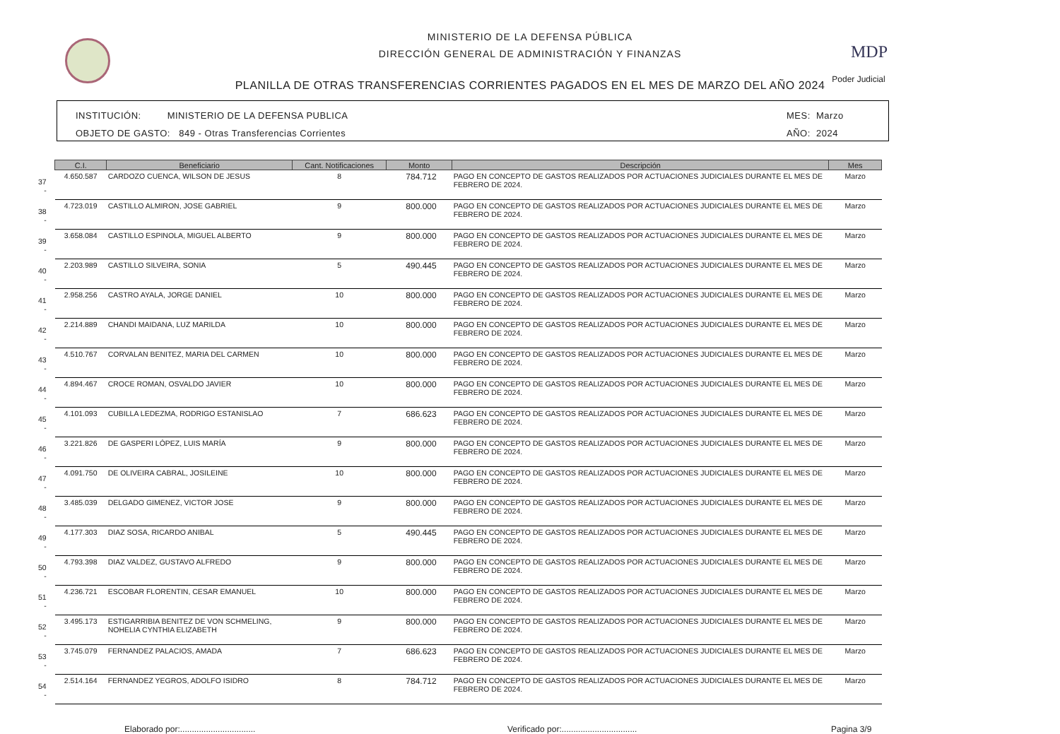MINISTERIO DE LA DEFENSA PÚBLICA
DIRECCIÓN GENERAL DE ADMINISTRACIÓN Y FINANZAS
PLANILLA DE OTRAS TRANSFERENCIAS CORRIENTES PAGADOS EN EL MES DE MARZO DEL AÑO 2024
MDP
Poder Judicial
INSTITUCIÓN: MINISTERIO DE LA DEFENSA PUBLICA
OBJETO DE GASTO: 849 - Otras Transferencias Corrientes
MES: Marzo
AÑO: 2024
| | C.I. | Beneficiario | Cant. Notificaciones | Monto | Descripción | Mes |
| --- | --- | --- | --- | --- | --- | --- |
| 37 - | 4.650.587 | CARDOZO CUENCA, WILSON DE JESUS | 8 | 784.712 | PAGO EN CONCEPTO DE GASTOS REALIZADOS POR ACTUACIONES JUDICIALES DURANTE EL MES DE FEBRERO DE 2024. | Marzo |
| 38 - | 4.723.019 | CASTILLO ALMIRON, JOSE GABRIEL | 9 | 800.000 | PAGO EN CONCEPTO DE GASTOS REALIZADOS POR ACTUACIONES JUDICIALES DURANTE EL MES DE FEBRERO DE 2024. | Marzo |
| 39 - | 3.658.084 | CASTILLO ESPINOLA, MIGUEL ALBERTO | 9 | 800.000 | PAGO EN CONCEPTO DE GASTOS REALIZADOS POR ACTUACIONES JUDICIALES DURANTE EL MES DE FEBRERO DE 2024. | Marzo |
| 40 - | 2.203.989 | CASTILLO SILVEIRA, SONIA | 5 | 490.445 | PAGO EN CONCEPTO DE GASTOS REALIZADOS POR ACTUACIONES JUDICIALES DURANTE EL MES DE FEBRERO DE 2024. | Marzo |
| 41 - | 2.958.256 | CASTRO AYALA, JORGE DANIEL | 10 | 800.000 | PAGO EN CONCEPTO DE GASTOS REALIZADOS POR ACTUACIONES JUDICIALES DURANTE EL MES DE FEBRERO DE 2024. | Marzo |
| 42 - | 2.214.889 | CHANDI MAIDANA, LUZ MARILDA | 10 | 800.000 | PAGO EN CONCEPTO DE GASTOS REALIZADOS POR ACTUACIONES JUDICIALES DURANTE EL MES DE FEBRERO DE 2024. | Marzo |
| 43 - | 4.510.767 | CORVALAN BENITEZ, MARIA DEL CARMEN | 10 | 800.000 | PAGO EN CONCEPTO DE GASTOS REALIZADOS POR ACTUACIONES JUDICIALES DURANTE EL MES DE FEBRERO DE 2024. | Marzo |
| 44 - | 4.894.467 | CROCE ROMAN, OSVALDO JAVIER | 10 | 800.000 | PAGO EN CONCEPTO DE GASTOS REALIZADOS POR ACTUACIONES JUDICIALES DURANTE EL MES DE FEBRERO DE 2024. | Marzo |
| 45 - | 4.101.093 | CUBILLA LEDEZMA, RODRIGO ESTANISLAO | 7 | 686.623 | PAGO EN CONCEPTO DE GASTOS REALIZADOS POR ACTUACIONES JUDICIALES DURANTE EL MES DE FEBRERO DE 2024. | Marzo |
| 46 - | 3.221.826 | DE GASPERI LÓPEZ, LUIS MARÍA | 9 | 800.000 | PAGO EN CONCEPTO DE GASTOS REALIZADOS POR ACTUACIONES JUDICIALES DURANTE EL MES DE FEBRERO DE 2024. | Marzo |
| 47 - | 4.091.750 | DE OLIVEIRA CABRAL, JOSILEINE | 10 | 800.000 | PAGO EN CONCEPTO DE GASTOS REALIZADOS POR ACTUACIONES JUDICIALES DURANTE EL MES DE FEBRERO DE 2024. | Marzo |
| 48 - | 3.485.039 | DELGADO GIMENEZ, VICTOR JOSE | 9 | 800.000 | PAGO EN CONCEPTO DE GASTOS REALIZADOS POR ACTUACIONES JUDICIALES DURANTE EL MES DE FEBRERO DE 2024. | Marzo |
| 49 - | 4.177.303 | DIAZ SOSA, RICARDO ANIBAL | 5 | 490.445 | PAGO EN CONCEPTO DE GASTOS REALIZADOS POR ACTUACIONES JUDICIALES DURANTE EL MES DE FEBRERO DE 2024. | Marzo |
| 50 - | 4.793.398 | DIAZ VALDEZ, GUSTAVO ALFREDO | 9 | 800.000 | PAGO EN CONCEPTO DE GASTOS REALIZADOS POR ACTUACIONES JUDICIALES DURANTE EL MES DE FEBRERO DE 2024. | Marzo |
| 51 - | 4.236.721 | ESCOBAR FLORENTIN, CESAR EMANUEL | 10 | 800.000 | PAGO EN CONCEPTO DE GASTOS REALIZADOS POR ACTUACIONES JUDICIALES DURANTE EL MES DE FEBRERO DE 2024. | Marzo |
| 52 - | 3.495.173 | ESTIGARRIBIA BENITEZ DE VON SCHMELING, NOHELIA CYNTHIA ELIZABETH | 9 | 800.000 | PAGO EN CONCEPTO DE GASTOS REALIZADOS POR ACTUACIONES JUDICIALES DURANTE EL MES DE FEBRERO DE 2024. | Marzo |
| 53 - | 3.745.079 | FERNANDEZ PALACIOS, AMADA | 7 | 686.623 | PAGO EN CONCEPTO DE GASTOS REALIZADOS POR ACTUACIONES JUDICIALES DURANTE EL MES DE FEBRERO DE 2024. | Marzo |
| 54 - | 2.514.164 | FERNANDEZ YEGROS, ADOLFO ISIDRO | 8 | 784.712 | PAGO EN CONCEPTO DE GASTOS REALIZADOS POR ACTUACIONES JUDICIALES DURANTE EL MES DE FEBRERO DE 2024. | Marzo |
Elaborado por:................................ Verificado por:................................ Pagina 3/9